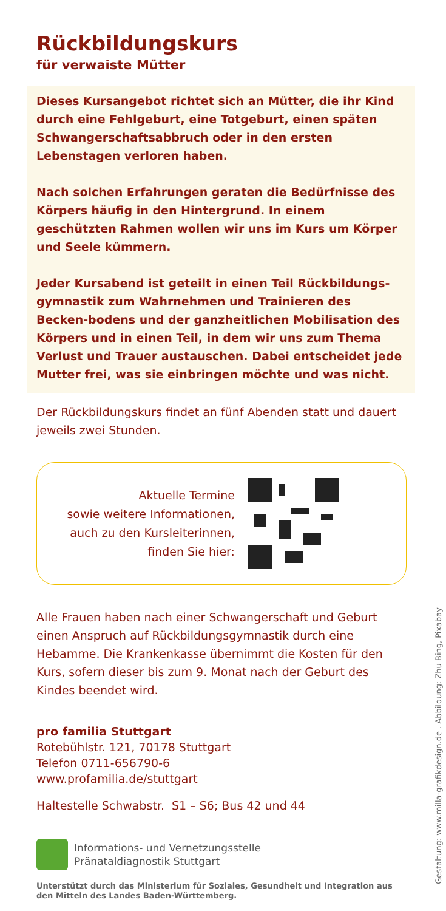Rückbildungskurs
für verwaiste Mütter
Dieses Kursangebot richtet sich an Mütter, die ihr Kind durch eine Fehlgeburt, eine Totgeburt, einen späten Schwangerschaftsabbruch oder in den ersten Lebenstagen verloren haben.
Nach solchen Erfahrungen geraten die Bedürfnisse des Körpers häufig in den Hintergrund. In einem geschützten Rahmen wollen wir uns im Kurs um Körper und Seele kümmern.
Jeder Kursabend ist geteilt in einen Teil Rückbildungs-gymnastik zum Wahrnehmen und Trainieren des Becken-bodens und der ganzheitlichen Mobilisation des Körpers und in einen Teil, in dem wir uns zum Thema Verlust und Trauer austauschen. Dabei entscheidet jede Mutter frei, was sie einbringen möchte und was nicht.
Der Rückbildungskurs findet an fünf Abenden statt und dauert jeweils zwei Stunden.
Aktuelle Termine
sowie weitere Informationen,
auch zu den Kursleiterinnen,
finden Sie hier:
Alle Frauen haben nach einer Schwangerschaft und Geburt einen Anspruch auf Rückbildungsgymnastik durch eine Hebamme. Die Krankenkasse übernimmt die Kosten für den Kurs, sofern dieser bis zum 9. Monat nach der Geburt des Kindes beendet wird.
pro familia Stuttgart
Rotebühlstr. 121, 70178 Stuttgart
Telefon 0711-656790-6
www.profamilia.de/stuttgart
Haltestelle Schwabstr. S1 – S6; Bus 42 und 44
Informations- und Vernetzungsstelle
Pränataldiagnostik Stuttgart
Unterstützt durch das Ministerium für Soziales, Gesundheit und Integration aus den Mitteln des Landes Baden-Württemberg.
Gestaltung: www.milla-grafikdesign.de . Abbildung: Zhu Bing, Pixabay